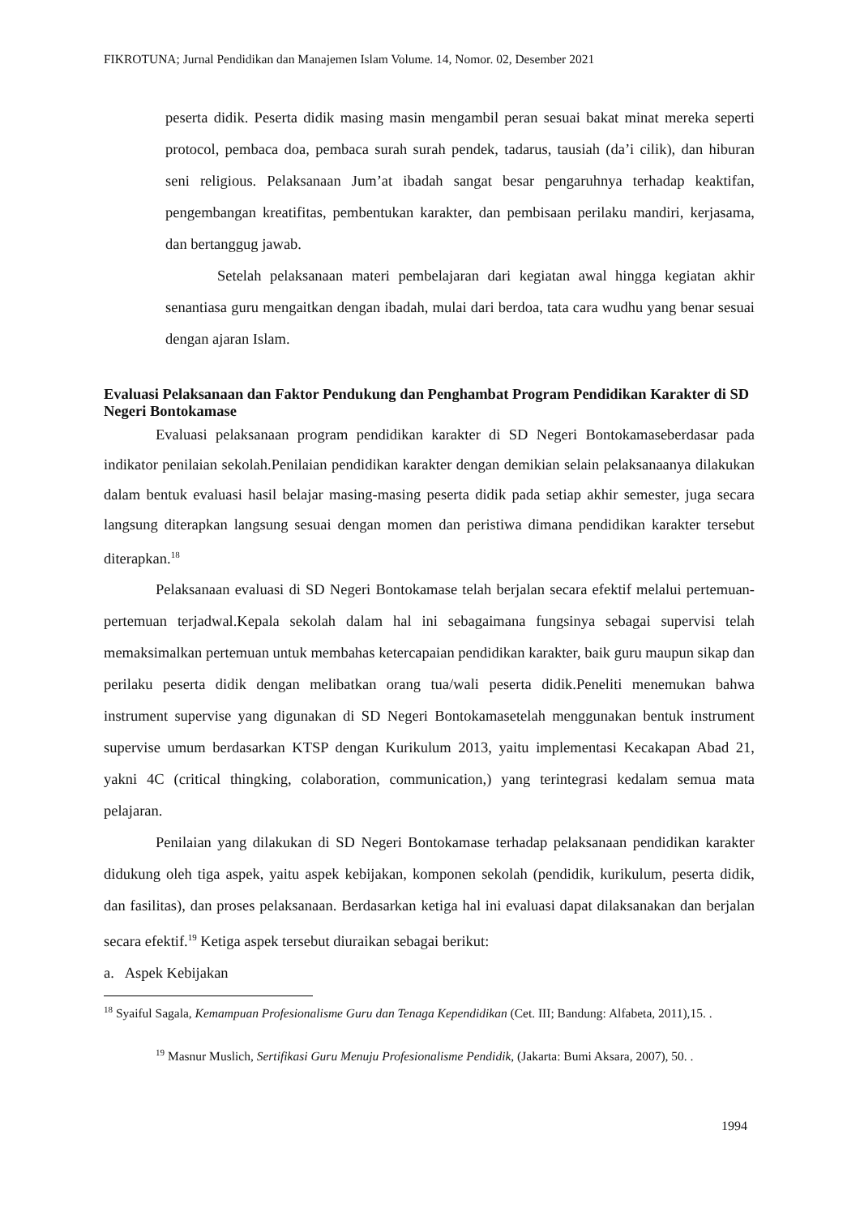FIKROTUNA; Jurnal Pendidikan dan Manajemen Islam Volume. 14, Nomor. 02, Desember 2021
peserta didik. Peserta didik masing masin mengambil peran sesuai bakat minat mereka seperti protocol, pembaca doa, pembaca surah surah pendek, tadarus, tausiah (da’i cilik), dan hiburan seni religious. Pelaksanaan Jum’at ibadah sangat besar pengaruhnya terhadap keaktifan, pengembangan kreatifitas, pembentukan karakter, dan pembisaan perilaku mandiri, kerjasama, dan bertanggug jawab.
Setelah pelaksanaan materi pembelajaran dari kegiatan awal hingga kegiatan akhir senantiasa guru mengaitkan dengan ibadah, mulai dari berdoa, tata cara wudhu yang benar sesuai dengan ajaran Islam.
Evaluasi Pelaksanaan dan Faktor Pendukung dan Penghambat Program Pendidikan Karakter di SD Negeri Bontokamase
Evaluasi pelaksanaan program pendidikan karakter di SD Negeri Bontokamaseberdasar pada indikator penilaian sekolah.Penilaian pendidikan karakter dengan demikian selain pelaksanaanya dilakukan dalam bentuk evaluasi hasil belajar masing-masing peserta didik pada setiap akhir semester, juga secara langsung diterapkan langsung sesuai dengan momen dan peristiwa dimana pendidikan karakter tersebut diterapkan.<sup>18</sup>
Pelaksanaan evaluasi di SD Negeri Bontokamase telah berjalan secara efektif melalui pertemuan-pertemuan terjadwal.Kepala sekolah dalam hal ini sebagaimana fungsinya sebagai supervisi telah memaksimalkan pertemuan untuk membahas ketercapaian pendidikan karakter, baik guru maupun sikap dan perilaku peserta didik dengan melibatkan orang tua/wali peserta didik.Peneliti menemukan bahwa instrument supervise yang digunakan di SD Negeri Bontokamasetelah menggunakan bentuk instrument supervise umum berdasarkan KTSP dengan Kurikulum 2013, yaitu implementasi Kecakapan Abad 21, yakni 4C (critical thingking, colaboration, communication,) yang terintegrasi kedalam semua mata pelajaran.
Penilaian yang dilakukan di SD Negeri Bontokamase terhadap pelaksanaan pendidikan karakter didukung oleh tiga aspek, yaitu aspek kebijakan, komponen sekolah (pendidik, kurikulum, peserta didik, dan fasilitas), dan proses pelaksanaan. Berdasarkan ketiga hal ini evaluasi dapat dilaksanakan dan berjalan secara efektif.<sup>19</sup> Ketiga aspek tersebut diuraikan sebagai berikut:
a. Aspek Kebijakan
<sup>18</sup> Syaiful Sagala, Kemampuan Profesionalisme Guru dan Tenaga Kependidikan (Cet. III; Bandung: Alfabeta, 2011),15. .
<sup>19</sup> Masnur Muslich, Sertifikasi Guru Menuju Profesionalisme Pendidik, (Jakarta: Bumi Aksara, 2007), 50. .
1994